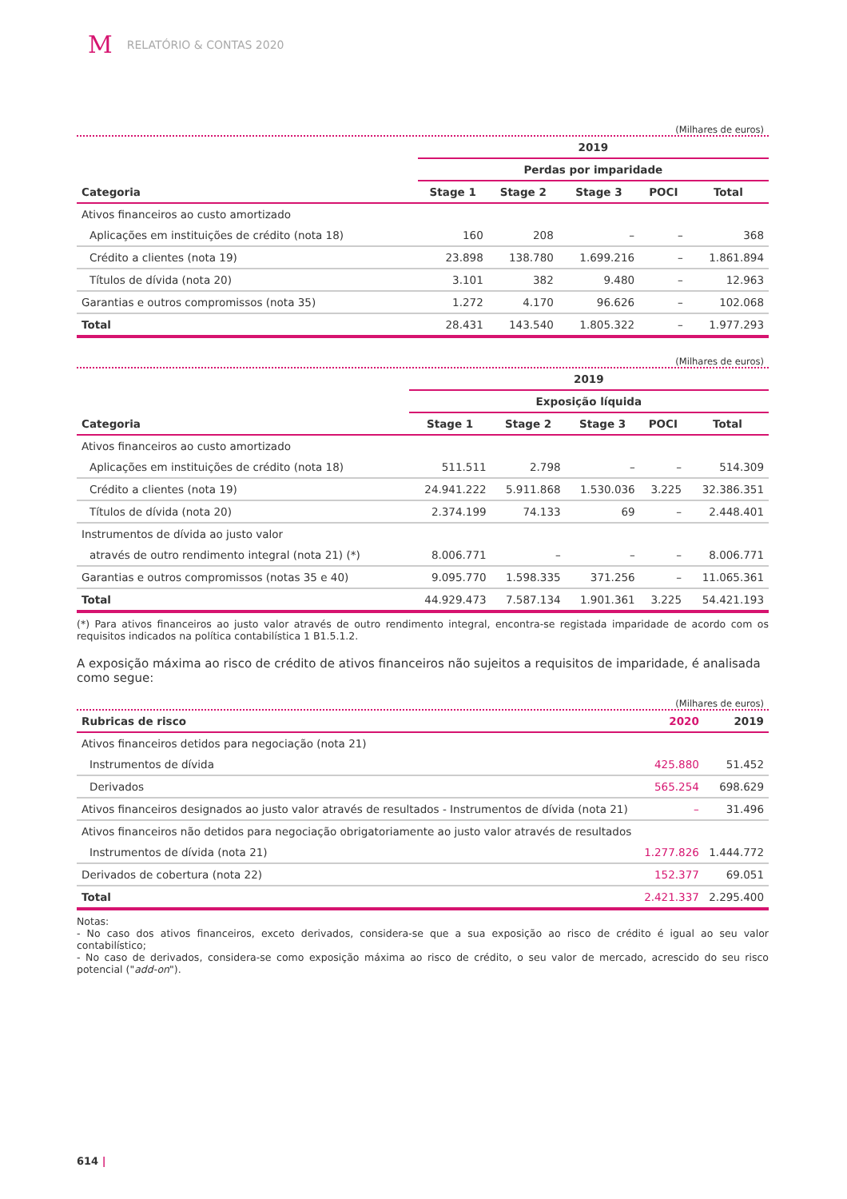M RELATÓRIO & CONTAS 2020
(Milhares de euros)
| | 2019 | | | | |
| | Perdas por imparidade | | | | |
| Categoria | Stage 1 | Stage 2 | Stage 3 | POCI | Total |
| Ativos financeiros ao custo amortizado | | | | | |
| Aplicações em instituições de crédito (nota 18) | 160 | 208 | – | – | 368 |
| Crédito a clientes (nota 19) | 23.898 | 138.780 | 1.699.216 | – | 1.861.894 |
| Títulos de dívida (nota 20) | 3.101 | 382 | 9.480 | – | 12.963 |
| Garantias e outros compromissos (nota 35) | 1.272 | 4.170 | 96.626 | – | 102.068 |
| Total | 28.431 | 143.540 | 1.805.322 | – | 1.977.293 |
(Milhares de euros)
| | 2019 | | | | |
| | Exposição líquida | | | | |
| Categoria | Stage 1 | Stage 2 | Stage 3 | POCI | Total |
| Ativos financeiros ao custo amortizado | | | | | |
| Aplicações em instituições de crédito (nota 18) | 511.511 | 2.798 | – | – | 514.309 |
| Crédito a clientes (nota 19) | 24.941.222 | 5.911.868 | 1.530.036 | 3.225 | 32.386.351 |
| Títulos de dívida (nota 20) | 2.374.199 | 74.133 | 69 | – | 2.448.401 |
| Instrumentos de dívida ao justo valor | | | | | |
| através de outro rendimento integral (nota 21) (*) | 8.006.771 | – | – | – | 8.006.771 |
| Garantias e outros compromissos (notas 35 e 40) | 9.095.770 | 1.598.335 | 371.256 | – | 11.065.361 |
| Total | 44.929.473 | 7.587.134 | 1.901.361 | 3.225 | 54.421.193 |
(*) Para ativos financeiros ao justo valor através de outro rendimento integral, encontra-se registada imparidade de acordo com os requisitos indicados na política contabilística 1 B1.5.1.2.
A exposição máxima ao risco de crédito de ativos financeiros não sujeitos a requisitos de imparidade, é analisada como segue:
(Milhares de euros)
| Rubricas de risco | 2020 | 2019 |
| --- | --- | --- |
| Ativos financeiros detidos para negociação (nota 21) | | |
| Instrumentos de dívida | 425.880 | 51.452 |
| Derivados | 565.254 | 698.629 |
| Ativos financeiros designados ao justo valor através de resultados - Instrumentos de dívida (nota 21) | – | 31.496 |
| Ativos financeiros não detidos para negociação obrigatoriamente ao justo valor através de resultados | | |
| Instrumentos de dívida (nota 21) | 1.277.826 | 1.444.772 |
| Derivados de cobertura (nota 22) | 152.377 | 69.051 |
| Total | 2.421.337 | 2.295.400 |
Notas:
- No caso dos ativos financeiros, exceto derivados, considera-se que a sua exposição ao risco de crédito é igual ao seu valor contabilístico;
- No caso de derivados, considera-se como exposição máxima ao risco de crédito, o seu valor de mercado, acrescido do seu risco potencial ("add-on").
614 |